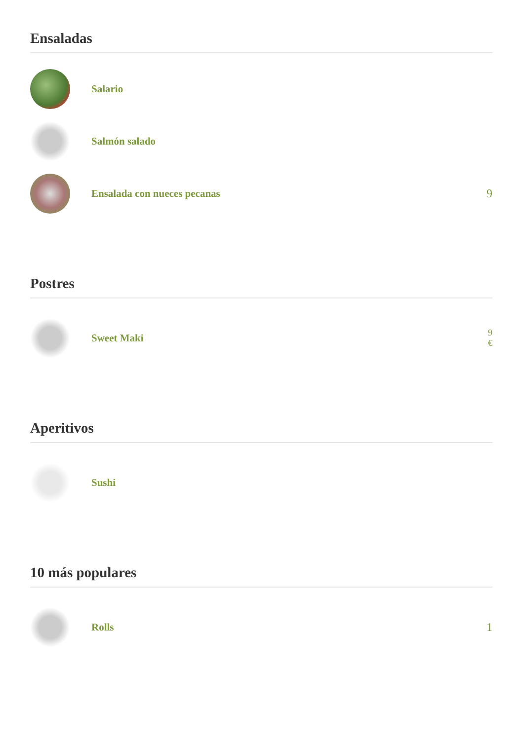Ensaladas
Salario
Salmón salado
Ensalada con nueces pecanas 9
Postres
Sweet Maki
9
€
Aperitivos
Sushi
10 más populares
Rolls 1